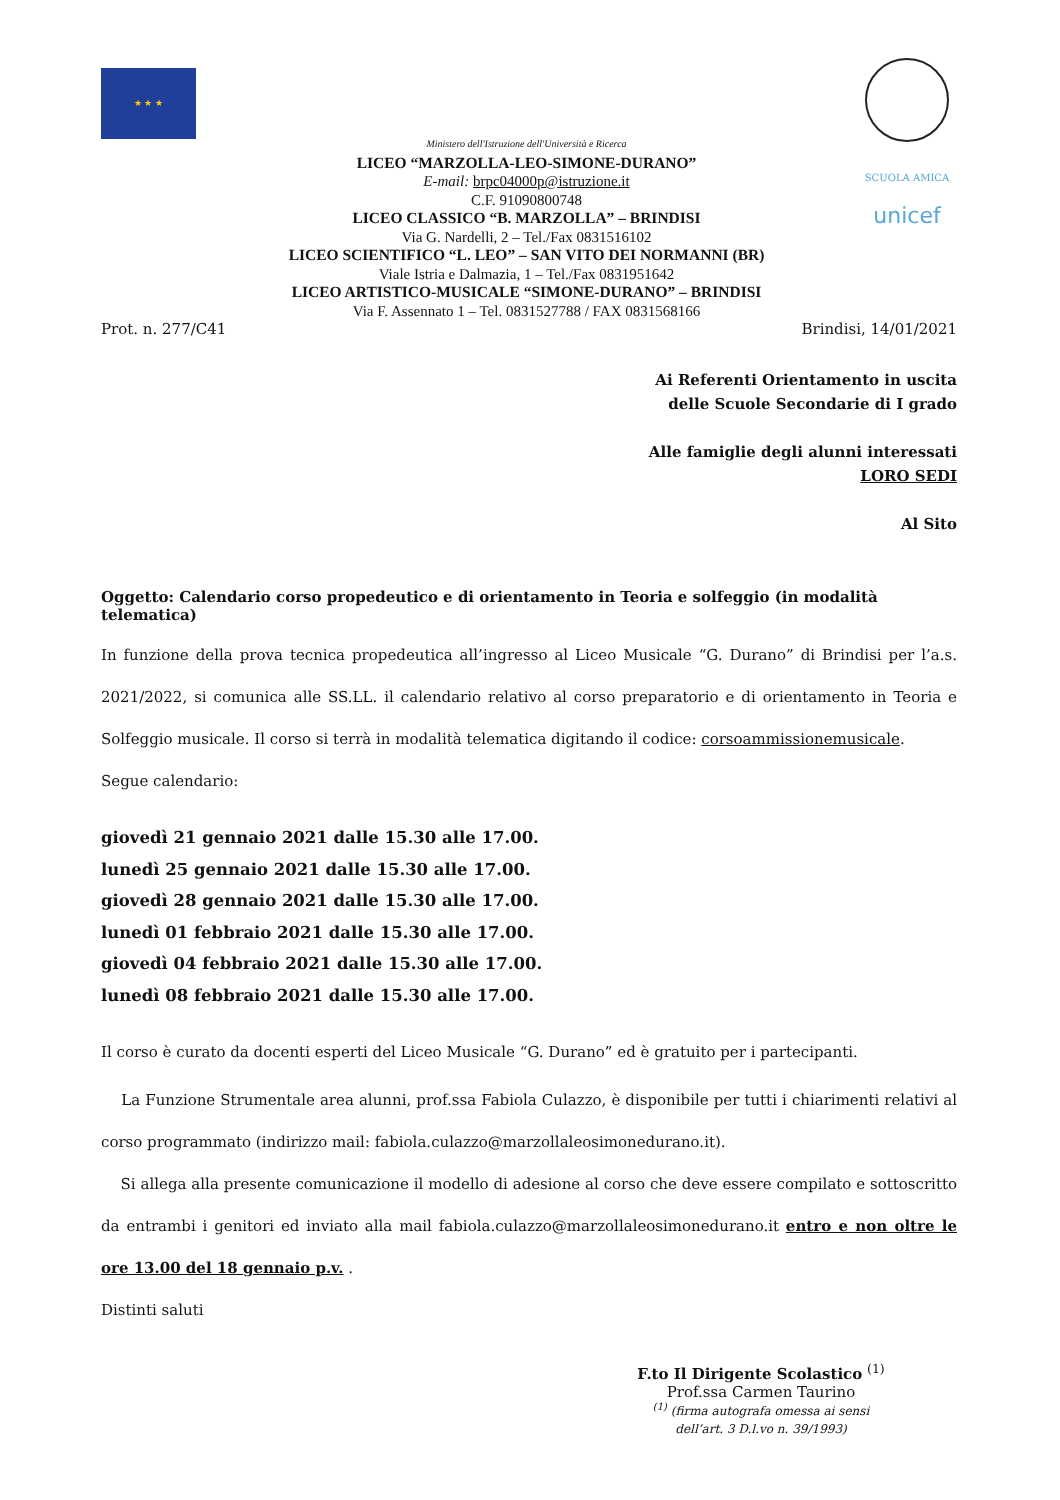★ ★ ★
Ministero dell'Istruzione dell'Università e Ricerca
LICEO “MARZOLLA-LEO-SIMONE-DURANO”
E-mail: brpc04000p@istruzione.it
C.F. 91090800748
LICEO CLASSICO “B. MARZOLLA” – BRINDISI
Via G. Nardelli, 2 – Tel./Fax 0831516102
LICEO SCIENTIFICO “L. LEO” – SAN VITO DEI NORMANNI (BR)
Viale Istria e Dalmazia, 1 – Tel./Fax 0831951642
LICEO ARTISTICO-MUSICALE “SIMONE-DURANO” – BRINDISI
Via F. Assennato 1 – Tel. 0831527788 / FAX 0831568166
SCUOLA AMICA
unicef
Prot. n. 277/C41 Brindisi, 14/01/2021
Ai Referenti Orientamento in uscita
delle Scuole Secondarie di I grado
Alle famiglie degli alunni interessati
LORO SEDI
Al Sito
Oggetto: Calendario corso propedeutico e di orientamento in Teoria e solfeggio (in modalità telematica)
In funzione della prova tecnica propedeutica all’ingresso al Liceo Musicale “G. Durano” di Brindisi per l’a.s. 2021/2022, si comunica alle SS.LL. il calendario relativo al corso preparatorio e di orientamento in Teoria e Solfeggio musicale. Il corso si terrà in modalità telematica digitando il codice: corsoammissionemusicale.
Segue calendario:
giovedì 21 gennaio 2021 dalle 15.30 alle 17.00.
lunedì 25 gennaio 2021 dalle 15.30 alle 17.00.
giovedì 28 gennaio 2021 dalle 15.30 alle 17.00.
lunedì 01 febbraio 2021 dalle 15.30 alle 17.00.
giovedì 04 febbraio 2021 dalle 15.30 alle 17.00.
lunedì 08 febbraio 2021 dalle 15.30 alle 17.00.
Il corso è curato da docenti esperti del Liceo Musicale “G. Durano” ed è gratuito per i partecipanti.
La Funzione Strumentale area alunni, prof.ssa Fabiola Culazzo, è disponibile per tutti i chiarimenti relativi al corso programmato (indirizzo mail: fabiola.culazzo@marzollaleosimonedurano.it).
Si allega alla presente comunicazione il modello di adesione al corso che deve essere compilato e sottoscritto da entrambi i genitori ed inviato alla mail fabiola.culazzo@marzollaleosimonedurano.it entro e non oltre le ore 13.00 del 18 gennaio p.v. .
Distinti saluti
F.to Il Dirigente Scolastico <sup>(1)</sup>
Prof.ssa Carmen Taurino
<sup>(1)</sup> (firma autografa omessa ai sensi dell’art. 3 D.l.vo n. 39/1993)